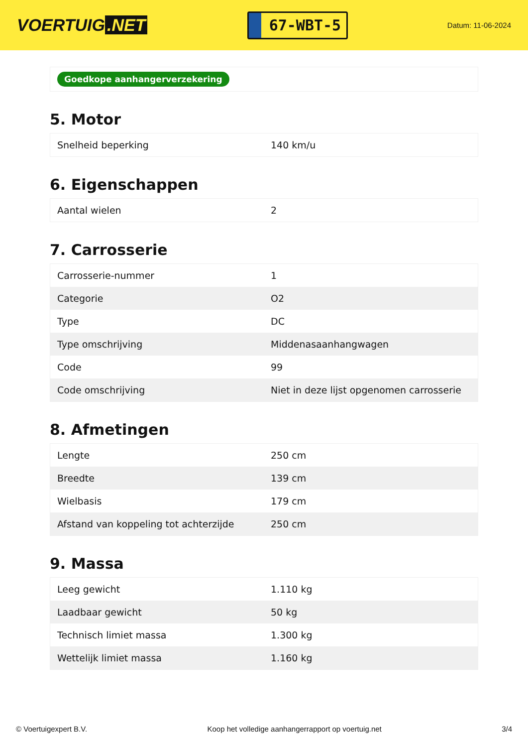VOERTUIG.NET
67-WBT-5
Datum: 11-06-2024
Goedkope aanhangerverzekering
5. Motor
| Snelheid beperking | 140 km/u |
6. Eigenschappen
| Aantal wielen | 2 |
7. Carrosserie
| Carrosserie-nummer | 1 |
| Categorie | O2 |
| Type | DC |
| Type omschrijving | Middenasaanhangwagen |
| Code | 99 |
| Code omschrijving | Niet in deze lijst opgenomen carrosserie |
8. Afmetingen
| Lengte | 250 cm |
| Breedte | 139 cm |
| Wielbasis | 179 cm |
| Afstand van koppeling tot achterzijde | 250 cm |
9. Massa
| Leeg gewicht | 1.110 kg |
| Laadbaar gewicht | 50 kg |
| Technisch limiet massa | 1.300 kg |
| Wettelijk limiet massa | 1.160 kg |
© Voertuigexpert B.V. Koop het volledige aanhangerrapport op voertuig.net 3/4